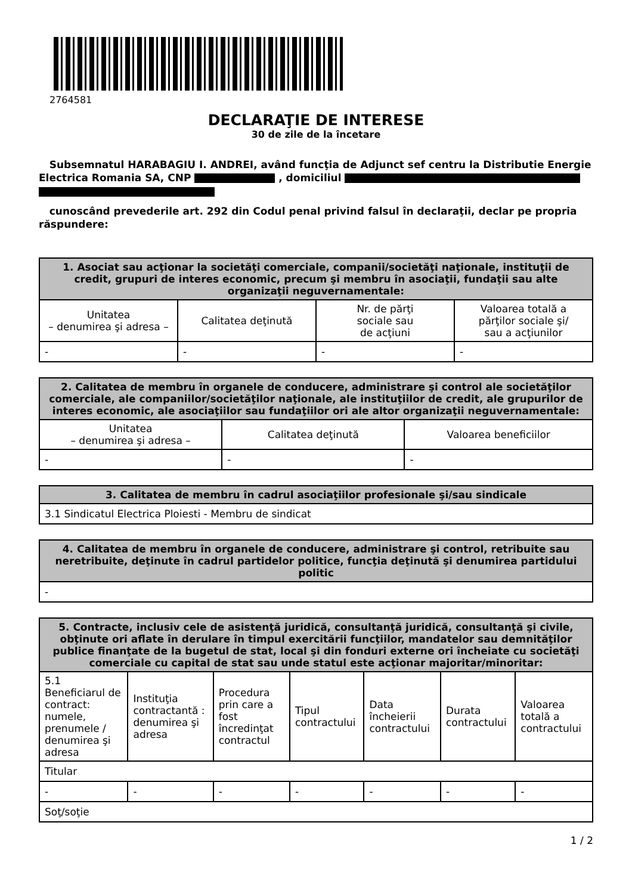2764581
DECLARAŢIE DE INTERESE
30 de zile de la încetare
Subsemnatul HARABAGIU I. ANDREI, având funcţia de Adjunct sef centru la Distributie Energie Electrica Romania SA, CNP , domiciliul
cunoscând prevederile art. 292 din Codul penal privind falsul în declaraţii, declar pe propria răspundere:
| 1. Asociat sau acţionar la societăţi comerciale, companii/societăţi naţionale, instituţii de credit, grupuri de interes economic, precum şi membru în asociaţii, fundaţii sau alte organizaţii neguvernamentale: | | | |
| --- | --- | --- | --- |
| Unitatea – denumirea şi adresa – | Calitatea deţinută | Nr. de părţi sociale sau de acţiuni | Valoarea totală a părţilor sociale şi/ sau a acţiunilor |
| - | - | - | - |
| 2. Calitatea de membru în organele de conducere, administrare şi control ale societăţilor comerciale, ale companiilor/societăţilor naţionale, ale instituţiilor de credit, ale grupurilor de interes economic, ale asociaţiilor sau fundaţiilor ori ale altor organizaţii neguvernamentale: | | |
| --- | --- | --- |
| Unitatea – denumirea şi adresa – | Calitatea deţinută | Valoarea beneficiilor |
| - | - | - |
| 3. Calitatea de membru în cadrul asociaţiilor profesionale şi/sau sindicale |
| --- |
| 3.1 Sindicatul Electrica Ploiesti - Membru de sindicat |
| 4. Calitatea de membru în organele de conducere, administrare şi control, retribuite sau neretribuite, deţinute în cadrul partidelor politice, funcţia deţinută şi denumirea partidului politic |
| --- |
| - |
| 5. Contracte, inclusiv cele de asistenţă juridică, consultanţă juridică, consultanţă şi civile, obţinute ori aflate în derulare în timpul exercitării funcţiilor, mandatelor sau demnităţilor publice finanţate de la bugetul de stat, local şi din fonduri externe ori încheiate cu societăţi comerciale cu capital de stat sau unde statul este acţionar majoritar/minoritar: | | | | | | |
| --- | --- | --- | --- | --- | --- | --- |
| 5.1 Beneficiarul de contract: numele, prenumele / denumirea şi adresa | Instituţia contractantă : denumirea şi adresa | Procedura prin care a fost încredinţat contractul | Tipul contractului | Data încheierii contractului | Durata contractului | Valoarea totală a contractului |
| Titular | | | | | | |
| - | - | - | - | - | - | - |
| Soţ/soţie | | | | | | |
1 / 2